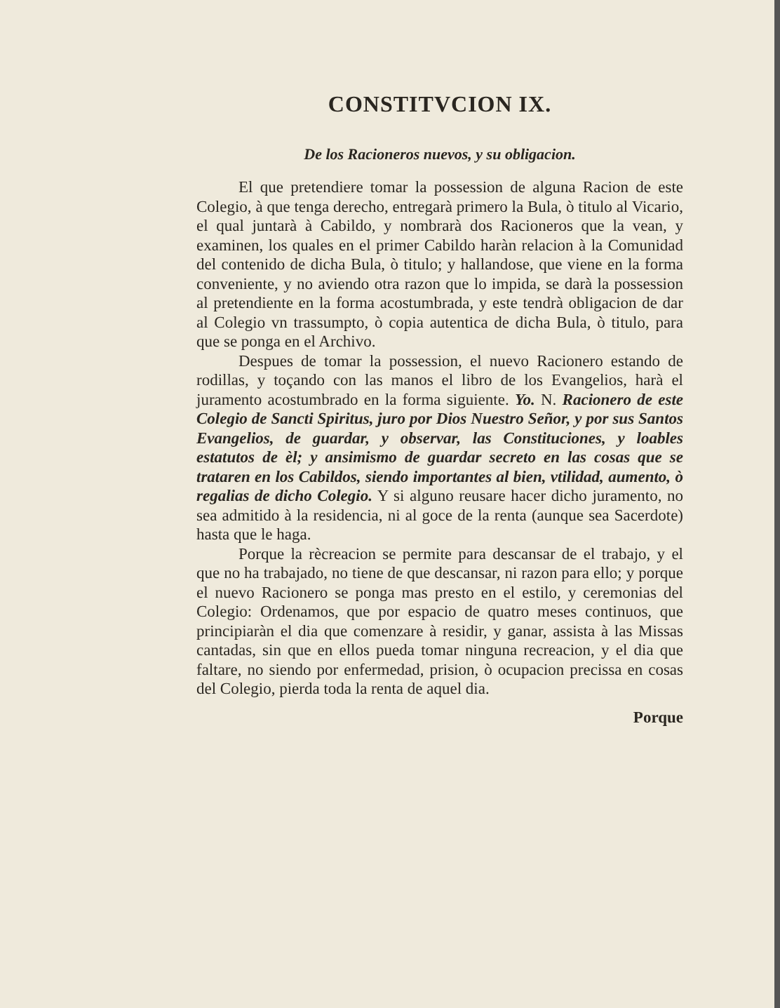CONSTITVCION IX.
De los Racioneros nuevos, y su obligacion.
El que pretendiere tomar la possession de alguna Racion de este Colegio, à que tenga derecho, entregarà primero la Bula, ò titulo al Vicario, el qual juntarà à Cabildo, y nombrarà dos Racioneros que la vean, y examinen, los quales en el primer Cabildo haràn relacion à la Comunidad del contenido de dicha Bula, ò titulo; y hallandose, que viene en la forma conveniente, y no aviendo otra razon que lo impida, se darà la possession al pretendiente en la forma acostumbrada, y este tendrà obligacion de dar al Colegio vn trassumpto, ò copia autentica de dicha Bula, ò titulo, para que se ponga en el Archivo.
Despues de tomar la possession, el nuevo Racionero estando de rodillas, y toçando con las manos el libro de los Evangelios, harà el juramento acostumbrado en la forma siguiente. Yo. N. Racionero de este Colegio de Sancti Spiritus, juro por Dios Nuestro Señor, y por sus Santos Evangelios, de guardar, y observar, las Constituciones, y loables estatutos de èl; y ansimismo de guardar secreto en las cosas que se trataren en los Cabildos, siendo importantes al bien, vtilidad, aumento, ò regalias de dicho Colegio. Y si alguno reusare hacer dicho juramento, no sea admitido à la residencia, ni al goce de la renta (aunque sea Sacerdote) hasta que le haga.
Porque la rècreacion se permite para descansar de el trabajo, y el que no ha trabajado, no tiene de que descansar, ni razon para ello; y porque el nuevo Racionero se ponga mas presto en el estilo, y ceremonias del Colegio: Ordenamos, que por espacio de quatro meses continuos, que principiaràn el dia que comenzare à residir, y ganar, assista à las Missas cantadas, sin que en ellos pueda tomar ninguna recreacion, y el dia que faltare, no siendo por enfermedad, prision, ò ocupacion precissa en cosas del Colegio, pierda toda la renta de aquel dia.
Porque